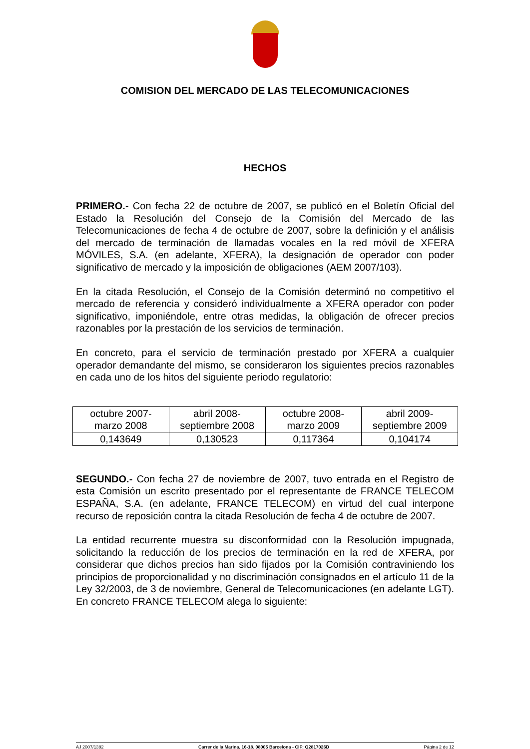COMISION DEL MERCADO DE LAS TELECOMUNICACIONES
HECHOS
PRIMERO.- Con fecha 22 de octubre de 2007, se publicó en el Boletín Oficial del Estado la Resolución del Consejo de la Comisión del Mercado de las Telecomunicaciones de fecha 4 de octubre de 2007, sobre la definición y el análisis del mercado de terminación de llamadas vocales en la red móvil de XFERA MÓVILES, S.A. (en adelante, XFERA), la designación de operador con poder significativo de mercado y la imposición de obligaciones (AEM 2007/103).
En la citada Resolución, el Consejo de la Comisión determinó no competitivo el mercado de referencia y consideró individualmente a XFERA operador con poder significativo, imponiéndole, entre otras medidas, la obligación de ofrecer precios razonables por la prestación de los servicios de terminación.
En concreto, para el servicio de terminación prestado por XFERA a cualquier operador demandante del mismo, se consideraron los siguientes precios razonables en cada uno de los hitos del siguiente periodo regulatorio:
| octubre 2007- marzo 2008 | abril 2008- septiembre 2008 | octubre 2008- marzo 2009 | abril 2009- septiembre 2009 |
| 0,143649 | 0,130523 | 0,117364 | 0,104174 |
SEGUNDO.- Con fecha 27 de noviembre de 2007, tuvo entrada en el Registro de esta Comisión un escrito presentado por el representante de FRANCE TELECOM ESPAÑA, S.A. (en adelante, FRANCE TELECOM) en virtud del cual interpone recurso de reposición contra la citada Resolución de fecha 4 de octubre de 2007.
La entidad recurrente muestra su disconformidad con la Resolución impugnada, solicitando la reducción de los precios de terminación en la red de XFERA, por considerar que dichos precios han sido fijados por la Comisión contraviniendo los principios de proporcionalidad y no discriminación consignados en el artículo 11 de la Ley 32/2003, de 3 de noviembre, General de Telecomunicaciones (en adelante LGT). En concreto FRANCE TELECOM alega lo siguiente:
AJ 2007/1382 Carrer de la Marina, 16-18. 08005 Barcelona - CIF: Q2817026D Página 2 de 12